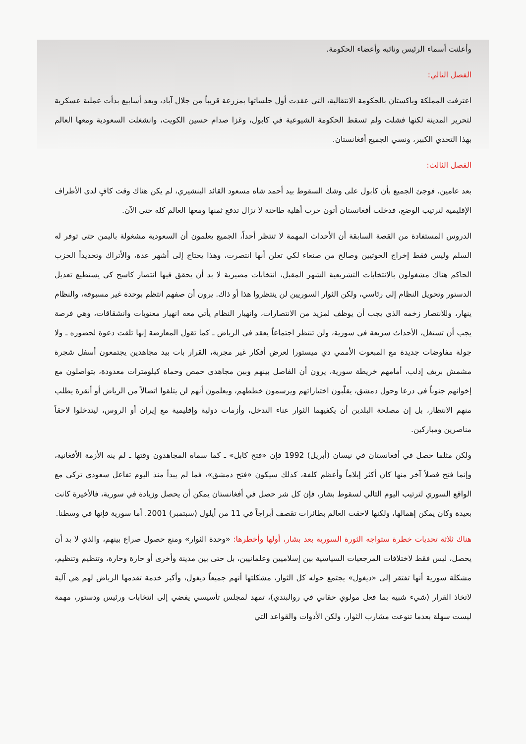وأعلنت أسماء الرئيس ونائبه وأعضاء الحكومة.
الفصل التالي:
اعترفت المملكة وباكستان بالحكومة الانتقالية، التي عقدت أول جلساتها بمزرعة قريباً من جلال آباد، وبعد أسابيع بدأت عملية عسكرية لتحرير المدينة لكنها فشلت ولم تسقط الحكومة الشيوعية في كابول، وغزا صدام حسين الكويت، وانشغلت السعودية ومعها العالم بهذا التحدي الكبير، ونسي الجميع أفغانستان.
الفصل الثالث:
بعد عامين، فوجئ الجميع بأن كابول على وشك السقوط بيد أحمد شاه مسعود القائد البنشيري، لم يكن هناك وقت كافٍ لدى الأطراف الإقليمية لترتيب الوضع، فدخلت أفغانستان أتون حرب أهلية طاحنة لا تزال تدفع ثمنها ومعها العالم كله حتى الآن.
الدروس المستفادة من القصة السابقة أن الأحداث المهمة لا تنتظر أحداً، الجميع يعلمون أن السعودية مشغولة باليمن حتى توفر له السلم وليس فقط إخراج الحوثيين وصالح من صنعاء لكي تعلن أنها انتصرت، وهذا يحتاج إلى أشهر عدة، والأتراك وتحديداً الحزب الحاكم هناك مشغولون بالانتخابات التشريعية الشهر المقبل، انتخابات مصيرية لا بد أن يحقق فيها انتصار كاسح كي يستطيع تعديل الدستور وتحويل النظام إلى رئاسي، ولكن الثوار السوريين لن ينتظروا هذا أو ذاك. يرون أن صفهم انتظم بوحدة غير مسبوقة، والنظام ينهار، وللانتصار زخمه الذي يجب أن يوظف لمزيد من الانتصارات، وانهيار النظام يأتي معه انهيار معنويات وانشقاقات، وهي فرصة يجب أن تستغل، الأحداث سريعة في سورية، ولن تنتظر اجتماعاً يعقد في الرياض ـ كما تقول المعارضة إنها تلقت دعوة لحضوره ـ ولا جولة مفاوضات جديدة مع المبعوث الأممي دي ميستورا لعرض أفكار غير مجربة، القرار بات بيد مجاهدين يجتمعون أسفل شجرة مشمش بريف إدلب، أمامهم خريطة سورية، يرون أن الفاصل بينهم وبين مجاهدي حمص وحماة كيلومترات معدودة، يتواصلون مع إخوانهم جنوباً في درعا وحول دمشق، يقلّبون اختياراتهم ويرسمون خططهم، ويعلمون أنهم لن يتلقوا اتصالاً من الرياض أو أنقرة يطلب منهم الانتظار، بل إن مصلحة البلدين أن يكفيهما الثوار عناء التدخل، وأزمات دولية وإقليمية مع إيران أو الروس، ليتدخلوا لاحقاً مناصرين ومباركين.
ولكن مثلما حصل في أفغانستان في نيسان (أبريل) 1992 فإن «فتح كابل» ـ كما سماه المجاهدون وقتها ـ لم ينه الأزمة الأفغانية، وإنما فتح فصلاً آخر منها كان أكثر إيلاماً وأعظم كلفة، كذلك سيكون «فتح دمشق»، فما لم يبدأ منذ اليوم تفاعل سعودي تركي مع الواقع السوري لترتيب اليوم التالي لسقوط بشار، فإن كل شر حصل في أفغانستان يمكن أن يحصل وزيادة في سورية، فالأخيرة كانت بعيدة وكان يمكن إهمالها، ولكنها لاحقت العالم بطائرات تقصف أبراجاً في 11 من أيلول (سبتمبر) 2001. أما سورية فإنها في وسطنا.
هناك ثلاثة تحديات خطرة ستواجه الثورة السورية بعد بشار، أولها وأخطرها: «وحدة الثوار» ومنع حصول صراع بينهم، والذي لا بد أن يحصل، ليس فقط لاختلافات المرجعيات السياسية بين إسلاميين وعلمانيين، بل حتى بين مدينة وأخرى أو حارة وحارة، وتنظيم وتنظيم، مشكلة سورية أنها تفتقر إلى «ديغول» يجتمع حوله كل الثوار، مشكلتها أنهم جميعاً ديغول، وأكبر خدمة تقدمها الرياض لهم هي آلية لاتخاذ القرار (شيء شبيه بما فعل مولوي حقاني في روالبندي)، تمهد لمجلس تأسيسي يفضي إلى انتخابات ورئيس ودستور، مهمة ليست سهلة بعدما تنوعت مشارب الثوار، ولكن الأدوات والقواعد التي